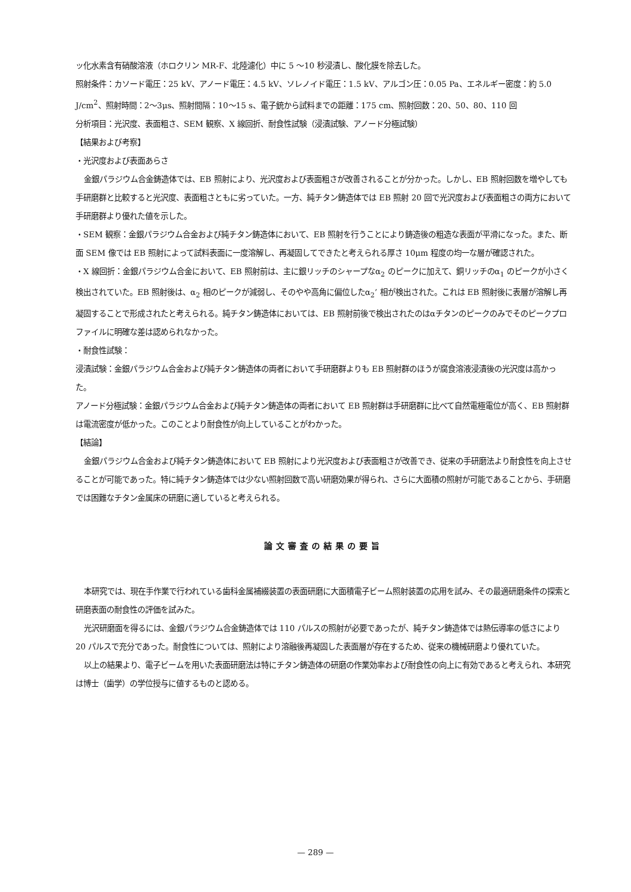ッ化水素含有硝酸溶液（ホロクリン MR-F、北陸濾化）中に 5 〜10 秒浸漬し、酸化膜を除去した。
照射条件：カソード電圧：25 kV、アノード電圧：4.5 kV、ソレノイド電圧：1.5 kV、アルゴン圧：0.05 Pa、エネルギー密度：約 5.0 J/cm<sup>2</sup>、照射時間：2〜3μs、照射間隔：10〜15 s、電子銃から試料までの距離：175 cm、照射回数：20、50、80、110 回
分析項目：光沢度、表面粗さ、SEM 観察、X 線回折、耐食性試験（浸漬試験、アノード分極試験）
【結果および考察】
・光沢度および表面あらさ
金銀パラジウム合金鋳造体では、EB 照射により、光沢度および表面粗さが改善されることが分かった。しかし、EB 照射回数を増やしても手研磨群と比較すると光沢度、表面粗さともに劣っていた。一方、純チタン鋳造体では EB 照射 20 回で光沢度および表面粗さの両方において手研磨群より優れた値を示した。
・SEM 観察：金銀パラジウム合金および純チタン鋳造体において、EB 照射を行うことにより鋳造後の粗造な表面が平滑になった。また、断面 SEM 像では EB 照射によって試料表面に一度溶解し、再凝固してできたと考えられる厚さ 10μm 程度の均一な層が確認された。
・X 線回折：金銀パラジウム合金において、EB 照射前は、主に銀リッチのシャープなα<sub>2</sub> のピークに加えて、銅リッチのα<sub>1</sub> のピークが小さく検出されていた。EB 照射後は、α<sub>2</sub> 相のピークが減弱し、そのやや高角に偏位したα<sub>2</sub>’ 相が検出された。これは EB 照射後に表層が溶解し再凝固することで形成されたと考えられる。純チタン鋳造体においては、EB 照射前後で検出されたのはαチタンのピークのみでそのピークプロファイルに明確な差は認められなかった。
・耐食性試験：
浸漬試験：金銀パラジウム合金および純チタン鋳造体の両者において手研磨群よりも EB 照射群のほうが腐食溶液浸漬後の光沢度は高かった。
アノード分極試験：金銀パラジウム合金および純チタン鋳造体の両者において EB 照射群は手研磨群に比べて自然電極電位が高く、EB 照射群は電流密度が低かった。このことより耐食性が向上していることがわかった。
【結論】
金銀パラジウム合金および純チタン鋳造体において EB 照射により光沢度および表面粗さが改善でき、従来の手研磨法より耐食性を向上させることが可能であった。特に純チタン鋳造体では少ない照射回数で高い研磨効果が得られ、さらに大面積の照射が可能であることから、手研磨では困難なチタン金属床の研磨に適していると考えられる。
論文審査の結果の要旨
本研究では、現在手作業で行われている歯科金属補綴装置の表面研磨に大面積電子ビーム照射装置の応用を試み、その最適研磨条件の探索と研磨表面の耐食性の評価を試みた。
光沢研磨面を得るには、金銀パラジウム合金鋳造体では 110 パルスの照射が必要であったが、純チタン鋳造体では熱伝導率の低さにより 20 パルスで充分であった。耐食性については、照射により溶融後再凝固した表面層が存在するため、従来の機械研磨より優れていた。
以上の結果より、電子ビームを用いた表面研磨法は特にチタン鋳造体の研磨の作業効率および耐食性の向上に有効であると考えられ、本研究は博士（歯学）の学位授与に値するものと認める。
— 289 —